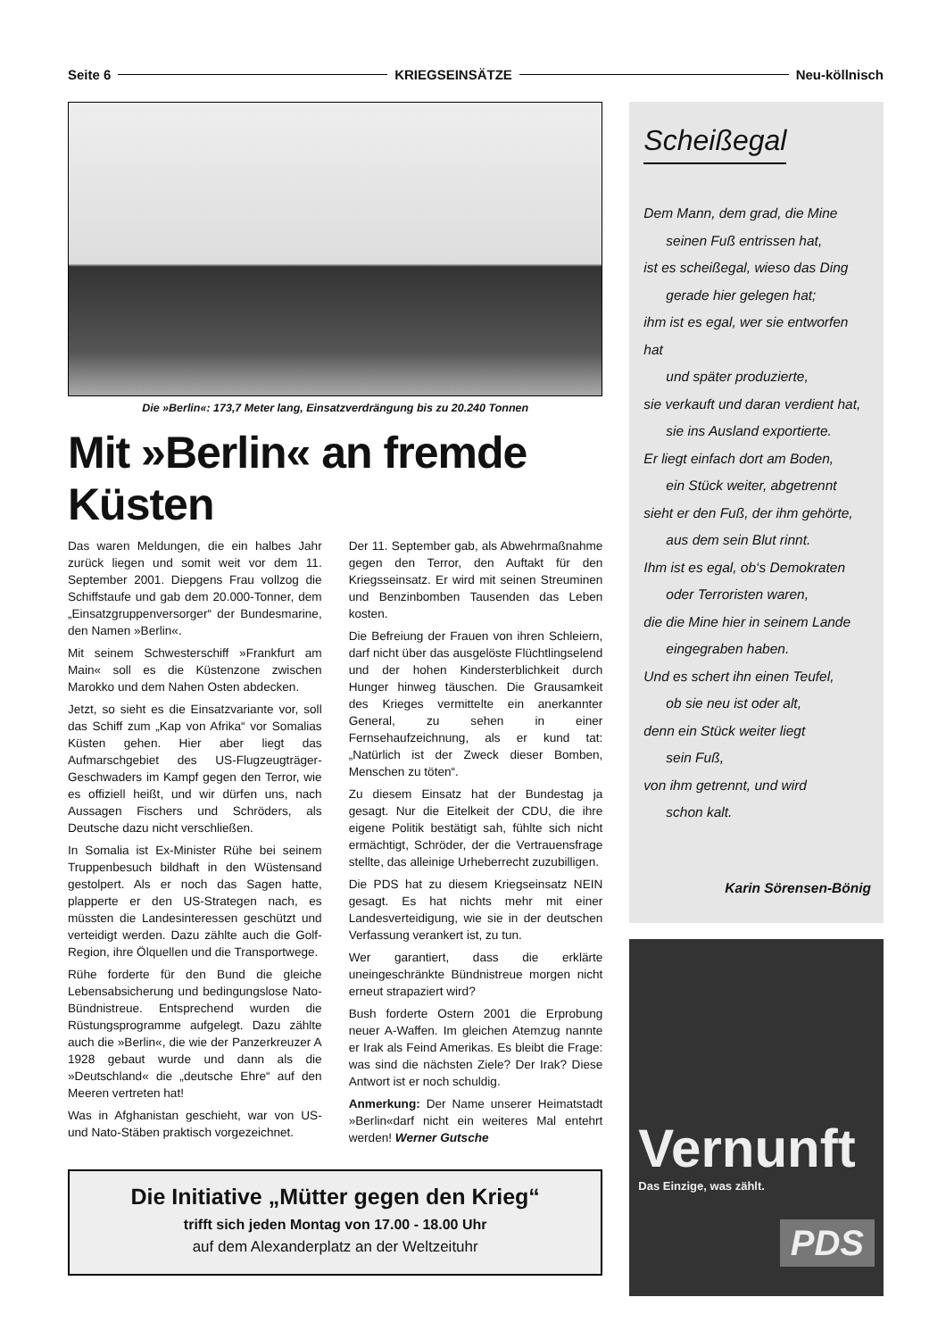Seite 6 KRIEGSEINSÄTZE Neu-köllnisch
Die »Berlin«: 173,7 Meter lang, Einsatzverdrängung bis zu 20.240 Tonnen
Mit »Berlin« an fremde Küsten
Das waren Meldungen, die ein halbes Jahr zurück liegen und somit weit vor dem 11. September 2001. Diepgens Frau vollzog die Schiffstaufe und gab dem 20.000-Tonner, dem „Einsatzgruppenversorger“ der Bundesmarine, den Namen »Berlin«.
Mit seinem Schwesterschiff »Frankfurt am Main« soll es die Küstenzone zwischen Marokko und dem Nahen Osten abdecken.
Jetzt, so sieht es die Einsatzvariante vor, soll das Schiff zum „Kap von Afrika“ vor Somalias Küsten gehen. Hier aber liegt das Aufmarschgebiet des US-Flugzeugträger-Geschwaders im Kampf gegen den Terror, wie es offiziell heißt, und wir dürfen uns, nach Aussagen Fischers und Schröders, als Deutsche dazu nicht verschließen.
In Somalia ist Ex-Minister Rühe bei seinem Truppenbesuch bildhaft in den Wüstensand gestolpert. Als er noch das Sagen hatte, plapperte er den US-Strategen nach, es müssten die Landesinteressen geschützt und verteidigt werden. Dazu zählte auch die Golf-Region, ihre Ölquellen und die Transportwege.
Rühe forderte für den Bund die gleiche Lebensabsicherung und bedingungslose Nato-Bündnistreue. Entsprechend wurden die Rüstungsprogramme aufgelegt. Dazu zählte auch die »Berlin«, die wie der Panzerkreuzer A 1928 gebaut wurde und dann als die »Deutschland« die „deutsche Ehre“ auf den Meeren vertreten hat!
Was in Afghanistan geschieht, war von US- und Nato-Stäben praktisch vorgezeichnet.
Der 11. September gab, als Abwehrmaßnahme gegen den Terror, den Auftakt für den Kriegsseinsatz. Er wird mit seinen Streuminen und Benzinbomben Tausenden das Leben kosten.
Die Befreiung der Frauen von ihren Schleiern, darf nicht über das ausgelöste Flüchtlingselend und der hohen Kindersterblichkeit durch Hunger hinweg täuschen. Die Grausamkeit des Krieges vermittelte ein anerkannter General, zu sehen in einer Fernsehaufzeichnung, als er kund tat: „Natürlich ist der Zweck dieser Bomben, Menschen zu töten“.
Zu diesem Einsatz hat der Bundestag ja gesagt. Nur die Eitelkeit der CDU, die ihre eigene Politik bestätigt sah, fühlte sich nicht ermächtigt, Schröder, der die Vertrauensfrage stellte, das alleinige Urheberrecht zuzubilligen.
Die PDS hat zu diesem Kriegseinsatz NEIN gesagt. Es hat nichts mehr mit einer Landesverteidigung, wie sie in der deutschen Verfassung verankert ist, zu tun.
Wer garantiert, dass die erklärte uneingeschränkte Bündnistreue morgen nicht erneut strapaziert wird?
Bush forderte Ostern 2001 die Erprobung neuer A-Waffen. Im gleichen Atemzug nannte er Irak als Feind Amerikas. Es bleibt die Frage: was sind die nächsten Ziele? Der Irak? Diese Antwort ist er noch schuldig.
Anmerkung: Der Name unserer Heimatstadt »Berlin«darf nicht ein weiteres Mal entehrt werden! Werner Gutsche
Die Initiative „Mütter gegen den Krieg“
trifft sich jeden Montag von 17.00 - 18.00 Uhr
auf dem Alexanderplatz an der Weltzeituhr
Scheißegal
Dem Mann, dem grad, die Mine
seinen Fuß entrissen hat,
ist es scheißegal, wieso das Ding
gerade hier gelegen hat;
ihm ist es egal, wer sie entworfen hat
und später produzierte,
sie verkauft und daran verdient hat,
sie ins Ausland exportierte.
Er liegt einfach dort am Boden,
ein Stück weiter, abgetrennt
sieht er den Fuß, der ihm gehörte,
aus dem sein Blut rinnt.
Ihm ist es egal, ob‘s Demokraten
oder Terroristen waren,
die die Mine hier in seinem Lande
eingegraben haben.
Und es schert ihn einen Teufel,
ob sie neu ist oder alt,
denn ein Stück weiter liegt
sein Fuß,
von ihm getrennt, und wird
schon kalt.
Karin Sörensen-Bönig
Vernunft
Das Einzige, was zählt.
PDS